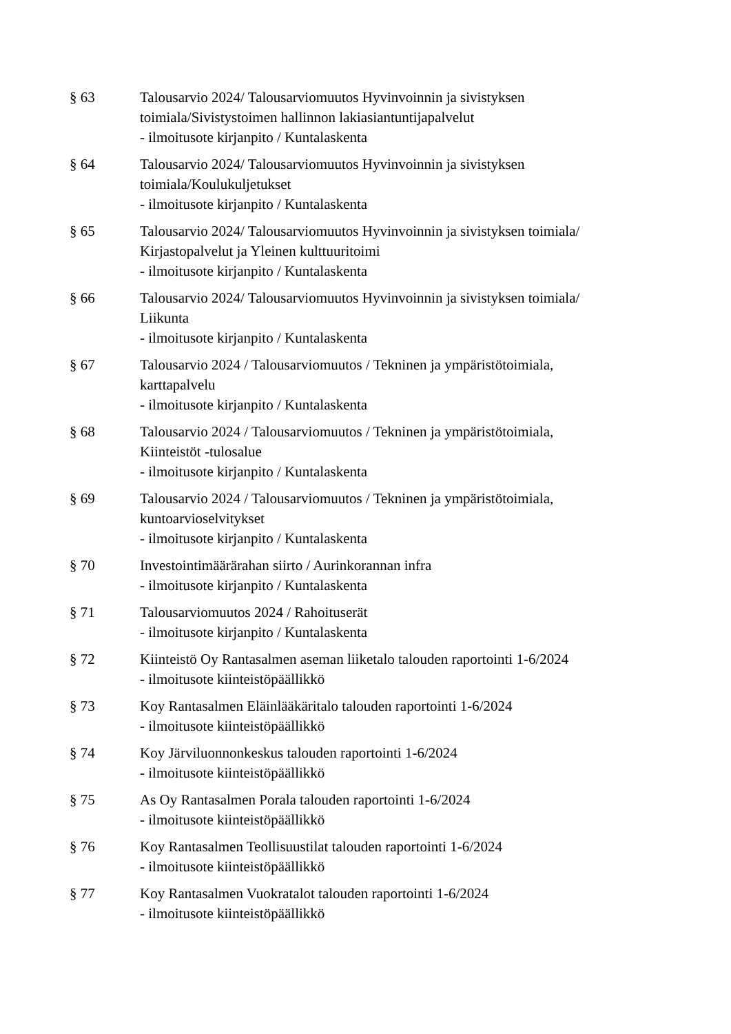§ 63 Talousarvio 2024/ Talousarviomuutos Hyvinvoinnin ja sivistyksen
toimiala/Sivistystoimen hallinnon lakiasiantuntijapalvelut
- ilmoitusote kirjanpito / Kuntalaskenta
§ 64 Talousarvio 2024/ Talousarviomuutos Hyvinvoinnin ja sivistyksen
toimiala/Koulukuljetukset
- ilmoitusote kirjanpito / Kuntalaskenta
§ 65 Talousarvio 2024/ Talousarviomuutos Hyvinvoinnin ja sivistyksen toimiala/
Kirjastopalvelut ja Yleinen kulttuuritoimi
- ilmoitusote kirjanpito / Kuntalaskenta
§ 66 Talousarvio 2024/ Talousarviomuutos Hyvinvoinnin ja sivistyksen toimiala/
Liikunta
- ilmoitusote kirjanpito / Kuntalaskenta
§ 67 Talousarvio 2024 / Talousarviomuutos / Tekninen ja ympäristötoimiala,
karttapalvelu
- ilmoitusote kirjanpito / Kuntalaskenta
§ 68 Talousarvio 2024 / Talousarviomuutos / Tekninen ja ympäristötoimiala,
Kiinteistöt -tulosalue
- ilmoitusote kirjanpito / Kuntalaskenta
§ 69 Talousarvio 2024 / Talousarviomuutos / Tekninen ja ympäristötoimiala,
kuntoarvioselvitykset
- ilmoitusote kirjanpito / Kuntalaskenta
§ 70 Investointimäärärahan siirto / Aurinkorannan infra
- ilmoitusote kirjanpito / Kuntalaskenta
§ 71 Talousarviomuutos 2024 / Rahoituserät
- ilmoitusote kirjanpito / Kuntalaskenta
§ 72 Kiinteistö Oy Rantasalmen aseman liiketalo talouden raportointi 1-6/2024
- ilmoitusote kiinteistöpäällikkö
§ 73 Koy Rantasalmen Eläinlääkäritalo talouden raportointi 1-6/2024
- ilmoitusote kiinteistöpäällikkö
§ 74 Koy Järviluonnonkeskus talouden raportointi 1-6/2024
- ilmoitusote kiinteistöpäällikkö
§ 75 As Oy Rantasalmen Porala talouden raportointi 1-6/2024
- ilmoitusote kiinteistöpäällikkö
§ 76 Koy Rantasalmen Teollisuustilat talouden raportointi 1-6/2024
- ilmoitusote kiinteistöpäällikkö
§ 77 Koy Rantasalmen Vuokratalot talouden raportointi 1-6/2024
- ilmoitusote kiinteistöpäällikkö